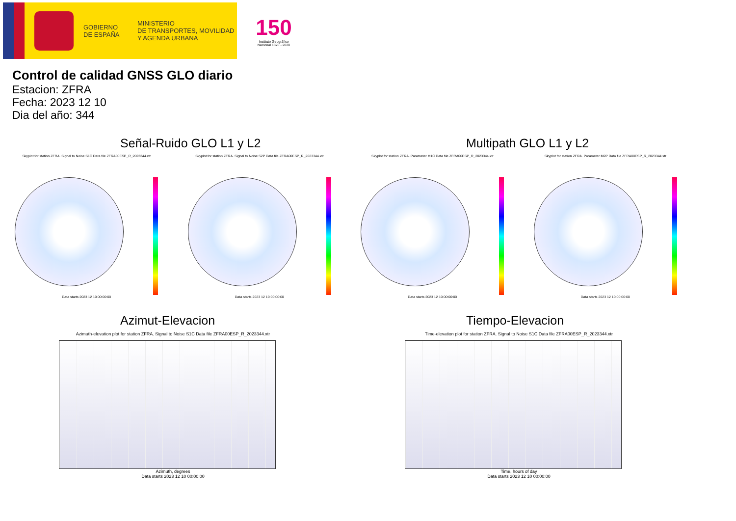GOBIERNO
DE ESPAÑA
MINISTERIO
DE TRANSPORTES, MOVILIDAD
Y AGENDA URBANA
150
Instituto Geográfico
Nacional 1870 - 2020
Control de calidad GNSS GLO diario
Estacion: ZFRA
Fecha: 2023 12 10
Dia del año: 344
Señal-Ruido GLO L1 y L2
Skyplot for station ZFRA. Signal to Noise S1C Data file ZFRA00ESP_R_2023344.xtr Skyplot for station ZFRA. Signal to Noise S2P Data file ZFRA00ESP_R_2023344.xtr
Data starts 2023 12 10 00:00:00 Data starts 2023 12 10 00:00:00
Multipath GLO L1 y L2
Skyplot for station ZFRA. Parameter M1C Data file ZFRA00ESP_R_2023344.xtr Skyplot for station ZFRA. Parameter M2P Data file ZFRA00ESP_R_2023344.xtr
Data starts 2023 12 10 00:00:00 Data starts 2023 12 10 00:00:00
Azimut-Elevacion
Azimuth-elevation plot for station ZFRA. Signal to Noise S1C Data file ZFRA00ESP_R_2023344.xtr
Azimuth, degrees
Data starts 2023 12 10 00:00:00
Tiempo-Elevacion
Time-elevation plot for station ZFRA. Signal to Noise S1C Data file ZFRA00ESP_R_2023344.xtr
Time, hours of day
Data starts 2023 12 10 00:00:00